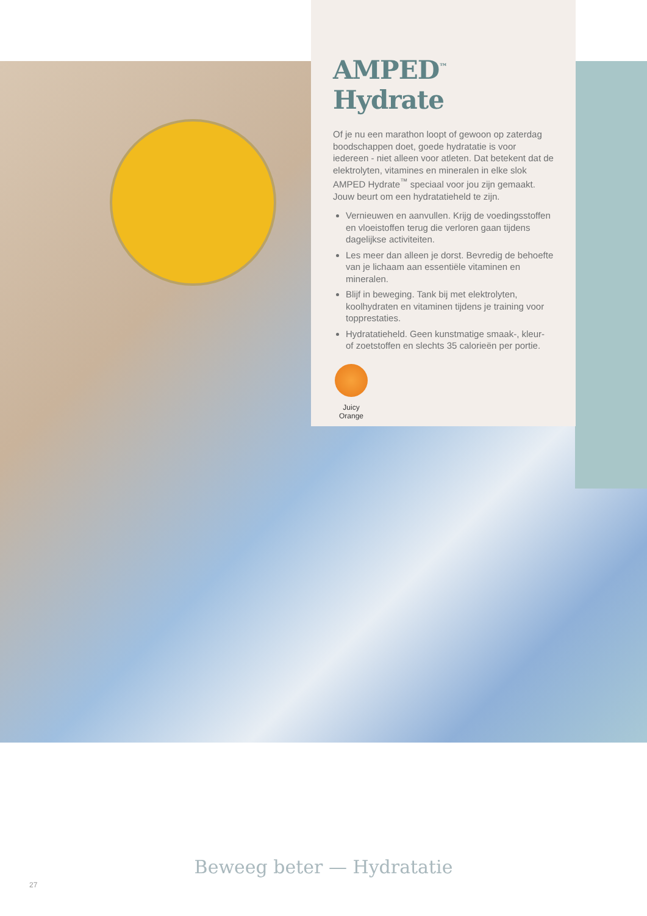AMPED<sup>™</sup> Hydrate
Of je nu een marathon loopt of gewoon op zaterdag boodschappen doet, goede hydratatie is voor iedereen - niet alleen voor atleten. Dat betekent dat de elektrolyten, vitamines en mineralen in elke slok AMPED Hydrate<sup>™</sup> speciaal voor jou zijn gemaakt. Jouw beurt om een hydratatieheld te zijn.
Vernieuwen en aanvullen. Krijg de voedingsstoffen en vloeistoffen terug die verloren gaan tijdens dagelijkse activiteiten.
Les meer dan alleen je dorst. Bevredig de behoefte van je lichaam aan essentiële vitaminen en mineralen.
Blijf in beweging. Tank bij met elektrolyten, koolhydraten en vitaminen tijdens je training voor topprestaties.
Hydratatieheld. Geen kunstmatige smaak-, kleur- of zoetstoffen en slechts 35 calorieën per portie.
Juicy Orange
Beweeg beter — Hydratatie
27